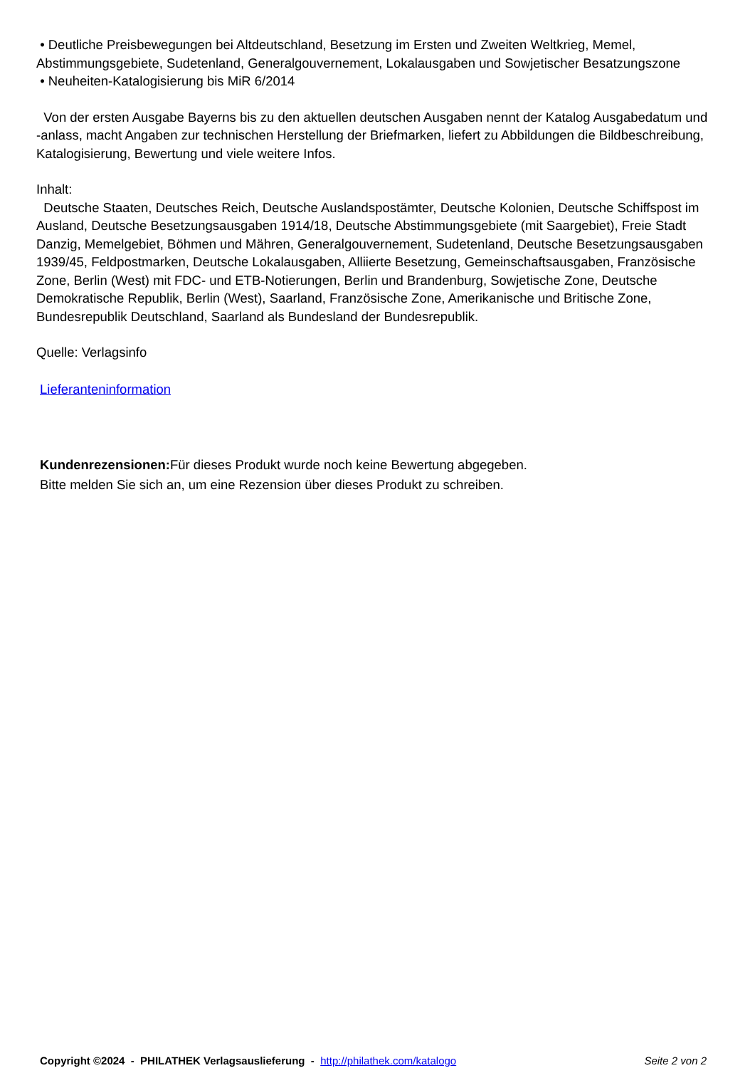• Deutliche Preisbewegungen bei Altdeutschland, Besetzung im Ersten und Zweiten Weltkrieg, Memel, Abstimmungsgebiete, Sudetenland, Generalgouvernement, Lokalausgaben und Sowjetischer Besatzungszone
• Neuheiten-Katalogisierung bis MiR 6/2014
Von der ersten Ausgabe Bayerns bis zu den aktuellen deutschen Ausgaben nennt der Katalog Ausgabedatum und -anlass, macht Angaben zur technischen Herstellung der Briefmarken, liefert zu Abbildungen die Bildbeschreibung, Katalogisierung, Bewertung und viele weitere Infos.
Inhalt:
Deutsche Staaten, Deutsches Reich, Deutsche Auslandspostämter, Deutsche Kolonien, Deutsche Schiffspost im Ausland, Deutsche Besetzungsausgaben 1914/18, Deutsche Abstimmungsgebiete (mit Saargebiet), Freie Stadt Danzig, Memelgebiet, Böhmen und Mähren, Generalgouvernement, Sudetenland, Deutsche Besetzungsausgaben 1939/45, Feldpostmarken, Deutsche Lokalausgaben, Alliierte Besetzung, Gemeinschaftsausgaben, Französische Zone, Berlin (West) mit FDC- und ETB-Notierungen, Berlin und Brandenburg, Sowjetische Zone, Deutsche Demokratische Republik, Berlin (West), Saarland, Französische Zone, Amerikanische und Britische Zone, Bundesrepublik Deutschland, Saarland als Bundesland der Bundesrepublik.
Quelle: Verlagsinfo
Lieferanteninformation
Kundenrezensionen: Für dieses Produkt wurde noch keine Bewertung abgegeben.
Bitte melden Sie sich an, um eine Rezension über dieses Produkt zu schreiben.
Copyright ©2024 - PHILATHEK Verlagsauslieferung - http://philathek.com/katalogo Seite 2 von 2